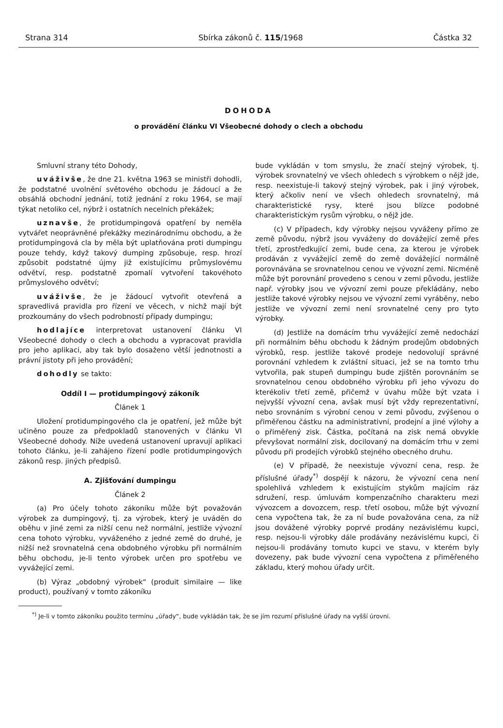Strana 314 Sbírka zákonů č. 115/1968 Částka 32
DOHODA
o provádění článku VI Všeobecné dohody o clech a obchodu
Smluvní strany této Dohody,
uváživše, že dne 21. května 1963 se ministři dohodli, že podstatné uvolnění světového obchodu je žádoucí a že obsáhlá obchodní jednání, totiž jednání z roku 1964, se mají týkat netoliko cel, nýbrž i ostatních necelních překážek;
uznavše, že protidumpingová opatření by neměla vytvářet neoprávněné překážky mezinárodnímu obchodu, a že protidumpingová cla by měla být uplatňována proti dumpingu pouze tehdy, když takový dumping způsobuje, resp. hrozí způsobit podstatné újmy již existujícímu průmyslovému odvětví, resp. podstatně zpomalí vytvoření takovéhoto průmyslového odvětví;
uváživše, že je žádoucí vytvořit otevřená a spravedlivá pravidla pro řízení ve věcech, v nichž mají být prozkoumány do všech podrobností případy dumpingu;
hodlajíce interpretovat ustanovení článku VI Všeobecné dohody o clech a obchodu a vypracovat pravidla pro jeho aplikaci, aby tak bylo dosaženo větší jednotnosti a právní jistoty při jeho provádění;
dohodly se takto:
Oddíl I — protidumpingový zákoník
Článek 1
Uložení protidumpingového cla je opatření, jež může být učiněno pouze za předpokladů stanovených v článku VI Všeobecné dohody. Níže uvedená ustanovení upravují aplikaci tohoto článku, je-li zahájeno řízení podle protidumpingových zákonů resp. jiných předpisů.
A. Zjišťování dumpingu
Článek 2
(a) Pro účely tohoto zákoníku může být považován výrobek za dumpingový, tj. za výrobek, který je uváděn do oběhu v jiné zemi za nižší cenu než normální, jestliže vývozní cena tohoto výrobku, vyváženého z jedné země do druhé, je nižší než srovnatelná cena obdobného výrobku při normálním běhu obchodu, je-li tento výrobek určen pro spotřebu ve vyvážející zemi.
(b) Výraz „obdobný výrobek“ (produit similaire — like product), používaný v tomto zákoníku
bude vykládán v tom smyslu, že značí stejný výrobek, tj. výrobek srovnatelný ve všech ohledech s výrobkem o nějž jde, resp. neexistuje-li takový stejný výrobek, pak i jiný výrobek, který ačkoliv není ve všech ohledech srovnatelný, má charakteristické rysy, které jsou blízce podobné charakteristickým rysům výrobku, o nějž jde.
(c) V případech, kdy výrobky nejsou vyváženy přímo ze země původu, nýbrž jsou vyváženy do dovážející země přes třetí, zprostředkující zemi, bude cena, za kterou je výrobek prodáván z vyvážející země do země dovážející normálně porovnávána se srovnatelnou cenou ve vývozní zemi. Nicméně může být porovnání provedeno s cenou v zemi původu, jestliže např. výrobky jsou ve vývozní zemi pouze překládány, nebo jestliže takové výrobky nejsou ve vývozní zemi vyráběny, nebo jestliže ve vývozní zemi není srovnatelné ceny pro tyto výrobky.
(d) Jestliže na domácím trhu vyvážející země nedochází při normálním běhu obchodu k žádným prodejům obdobných výrobků, resp. jestliže takové prodeje nedovolují správné porovnání vzhledem k zvláštní situaci, jež se na tomto trhu vytvořila, pak stupeň dumpingu bude zjištěn porovnáním se srovnatelnou cenou obdobného výrobku při jeho vývozu do kterékoliv třetí země, přičemž v úvahu může být vzata i nejvyšší vývozní cena, avšak musí být vždy reprezentativní, nebo srovnáním s výrobní cenou v zemi původu, zvýšenou o přiměřenou částku na administrativní, prodejní a jiné výlohy a o přiměřený zisk. Částka, počítaná na zisk nemá obvykle převyšovat normální zisk, docilovaný na domácím trhu v zemi původu při prodejích výrobků stejného obecného druhu.
(e) V případě, že neexistuje vývozní cena, resp. že příslušné úřady<sup>*)</sup> dospějí k názoru, že vývozní cena není spolehlivá vzhledem k existujícím stykům majícím ráz sdružení, resp. úmluvám kompenzačního charakteru mezi vývozcem a dovozcem, resp. třetí osobou, může být vývozní cena vypočtena tak, že za ní bude považována cena, za níž jsou dovážené výrobky poprvé prodány nezávislému kupci, resp. nejsou-li výrobky dále prodávány nezávislému kupci, či nejsou-li prodávány tomuto kupci ve stavu, v kterém byly dovezeny, pak bude vývozní cena vypočtena z přiměřeného základu, který mohou úřady určit.
<sup>*)</sup> Je-li v tomto zákoníku použito termínu „úřady“, bude vykládán tak, že se jím rozumí příslušné úřady na vyšší úrovni.